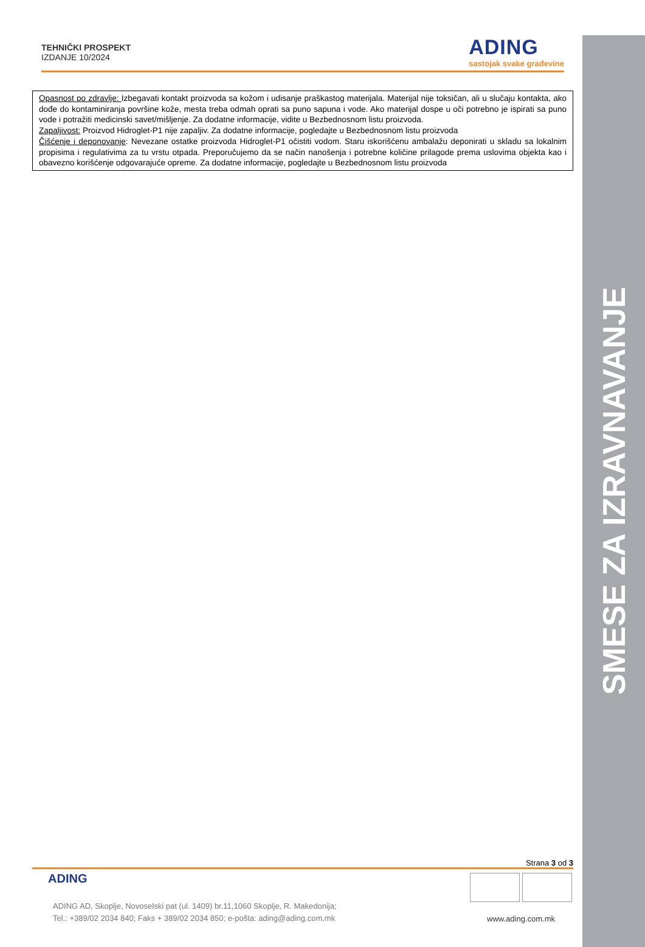SMESE ZA IZRAVNAVANJE
TEHNIČKI PROSPEKT
IZDANJE 10/2024
ADING
sastojak svake građevine
Opasnost po zdravlje: Izbegavati kontakt proizvoda sa kožom i udisanje praškastog materijala. Materijal nije toksičan, ali u slučaju kontakta, ako dođe do kontaminiranja površine kože, mesta treba odmah oprati sa puno sapuna i vode. Ako materijal dospe u oči potrebno je ispirati sa puno vode i potražiti medicinski savet/mišljenje. Za dodatne informacije, vidite u Bezbednosnom listu proizvoda.
Zapaljivost: Proizvod Hidroglet-P1 nije zapaljiv. Za dodatne informacije, pogledajte u Bezbednosnom listu proizvoda
Čišćenje i deponovanje: Nevezane ostatke proizvoda Hidroglet-P1 očistiti vodom. Staru iskorišćenu ambalažu deponirati u skladu sa lokalnim propisima i regulativima za tu vrstu otpada. Preporučujemo da se način nanošenja i potrebne količine prilagode prema uslovima objekta kao i obavezno korišćenje odgovarajuće opreme. Za dodatne informacije, pogledajte u Bezbednosnom listu proizvoda
Strana 3 od 3
ADING
ADING AD, Skoplje, Novoselski pat (ul. 1409) br.11,1060 Skoplje, R. Makedonija;
Tel.: +389/02 2034 840; Faks + 389/02 2034 850; e-pošta: ading@ading.com.mk
www.ading.com.mk